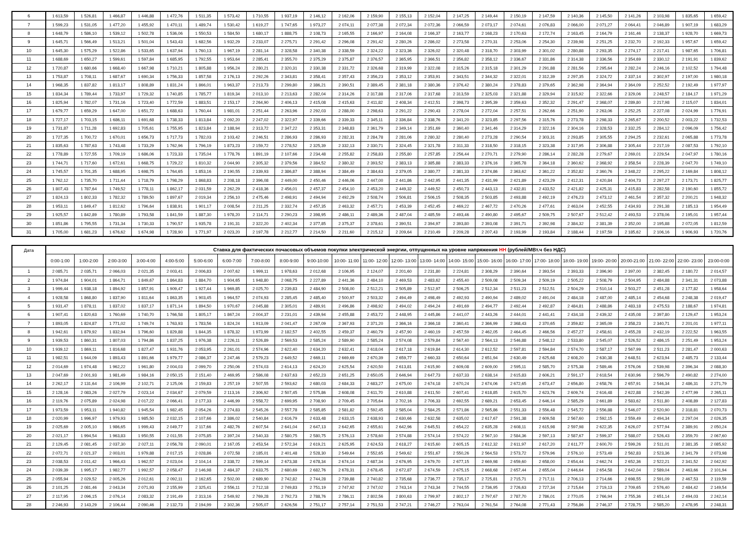| 6 | 1 613,59 | 1 526,81 | 1 466,87 | 1 446,88 | 1 472,76 | 1 511,35 | 1 573,42 | 1 710,55 | 1 937,19 | 2 146,12 | 2 162,06 | 2 159,90 | 2 155,13 | 2 152,04 | 2 147,25 | 2 149,44 | 2 150,19 | 2 147,59 | 2 140,36 | 2 145,50 | 2 141,26 | 2 103,98 | 1 835,65 | 1 659,42 |
| 7 | 1 599,23 | 1 531,05 | 1 477,20 | 1 455,92 | 1 470,11 | 1 489,74 | 1 530,42 | 1 619,27 | 1 747,65 | 1 973,27 | 2 074,11 | 2 077,38 | 2 072,34 | 2 072,36 | 2 066,59 | 2 073,17 | 2 074,61 | 2 076,83 | 2 066,00 | 2 071,27 | 2 064,41 | 2 046,89 | 1 907,19 | 1 683,29 |
| 8 | 1 648,79 | 1 586,10 | 1 539,12 | 1 502,78 | 1 536,06 | 1 550,53 | 1 584,50 | 1 680,17 | 1 888,75 | 2 108,73 | 2 165,55 | 2 166,97 | 2 164,08 | 2 166,37 | 2 163,77 | 2 168,23 | 2 170,63 | 2 172,74 | 2 163,45 | 2 164,79 | 2 161,46 | 2 138,37 | 1 928,70 | 1 669,73 |
| 9 | 1 645,71 | 1 566,49 | 1 513,21 | 1 501,04 | 1 543,43 | 1 682,56 | 1 932,29 | 2 233,07 | 2 275,71 | 2 291,42 | 2 296,08 | 2 291,42 | 2 280,26 | 2 286,02 | 2 273,58 | 2 270,31 | 2 253,06 | 2 254,30 | 2 239,98 | 2 251,25 | 2 232,70 | 2 192,33 | 1 957,67 | 1 659,42 |
| 10 | 1 645,30 | 1 575,29 | 1 522,86 | 1 533,65 | 1 637,94 | 1 760,13 | 1 967,19 | 2 281,14 | 2 328,58 | 2 340,38 | 2 338,59 | 2 324,22 | 2 323,36 | 2 326,02 | 2 320,48 | 2 318,70 | 2 303,99 | 2 301,02 | 2 280,88 | 2 293,35 | 2 274,17 | 2 217,41 | 1 987,65 | 1 706,81 |
| 11 | 1 688,69 | 1 650,27 | 1 599,61 | 1 597,84 | 1 685,95 | 1 792,55 | 1 953,64 | 2 285,41 | 2 355,70 | 2 375,29 | 2 375,87 | 2 376,57 | 2 365,95 | 2 366,51 | 2 356,82 | 2 358,12 | 2 336,67 | 2 331,86 | 2 314,38 | 2 336,56 | 2 354,69 | 2 330,12 | 2 191,91 | 1 839,62 |
| 12 | 1 720,87 | 1 680,66 | 1 668,40 | 1 667,98 | 1 710,21 | 1 805,88 | 1 956,24 | 2 280,21 | 2 320,31 | 2 330,38 | 2 331,72 | 2 326,68 | 2 319,99 | 2 322,08 | 2 315,26 | 2 315,18 | 2 301,29 | 2 291,88 | 2 281,56 | 2 295,64 | 2 282,24 | 2 246,16 | 2 102,52 | 1 794,48 |
| 13 | 1 753,87 | 1 708,11 | 1 687,67 | 1 690,34 | 1 756,33 | 1 857,58 | 2 176,13 | 2 292,26 | 2 343,81 | 2 358,41 | 2 357,43 | 2 356,23 | 2 353,12 | 2 353,91 | 2 343,51 | 2 344,32 | 2 322,01 | 2 312,39 | 2 297,35 | 2 324,72 | 2 337,14 | 2 302,97 | 2 197,00 | 1 980,18 |
| 14 | 1 968,35 | 1 837,82 | 1 813,17 | 1 808,89 | 1 831,24 | 1 866,01 | 1 963,37 | 2 213,73 | 2 299,80 | 2 386,21 | 2 390,51 | 2 389,45 | 2 381,18 | 2 380,36 | 2 376,42 | 2 380,24 | 2 378,83 | 2 379,65 | 2 362,98 | 2 364,94 | 2 364,09 | 2 252,52 | 2 192,49 | 1 977,97 |
| 15 | 1 834,34 | 1 789,44 | 1 733,97 | 1 729,32 | 1 740,85 | 1 785,77 | 1 819,34 | 2 013,10 | 2 213,63 | 2 282,04 | 2 314,26 | 2 317,88 | 2 317,06 | 2 317,68 | 2 313,59 | 2 325,03 | 2 321,88 | 2 329,94 | 2 315,92 | 2 322,66 | 2 329,06 | 2 248,57 | 2 184,17 | 1 971,29 |
| 16 | 1 825,94 | 1 782,07 | 1 731,16 | 1 723,40 | 1 772,59 | 1 883,51 | 2 153,17 | 2 264,90 | 2 406,13 | 2 415,08 | 2 415,63 | 2 411,82 | 2 408,34 | 2 412,51 | 2 398,73 | 2 395,39 | 2 359,63 | 2 352,32 | 2 291,47 | 2 368,07 | 2 289,80 | 2 217,98 | 2 115,07 | 1 834,01 |
| 17 | 1 679,77 | 1 659,29 | 1 647,00 | 1 651,72 | 1 688,63 | 1 760,44 | 1 981,01 | 2 251,44 | 2 263,96 | 2 292,03 | 2 288,00 | 2 298,63 | 2 291,22 | 2 290,43 | 2 278,04 | 2 272,04 | 2 257,51 | 2 262,66 | 2 251,90 | 2 263,06 | 2 252,25 | 2 227,08 | 2 024,99 | 1 776,91 |
| 18 | 1 727,17 | 1 703,15 | 1 686,11 | 1 691,68 | 1 738,33 | 1 813,84 | 2 092,20 | 2 247,02 | 2 322,97 | 2 339,66 | 2 339,33 | 2 345,11 | 2 336,84 | 2 338,76 | 2 341,20 | 2 323,85 | 2 297,56 | 2 315,76 | 2 273,78 | 2 298,33 | 2 265,67 | 2 200,52 | 2 003,22 | 1 732,53 |
| 19 | 1 731,87 | 1 711,28 | 1 692,83 | 1 705,61 | 1 755,95 | 1 823,84 | 2 188,94 | 2 313,72 | 2 347,22 | 2 353,31 | 2 348,83 | 2 361,79 | 2 349,14 | 2 351,69 | 2 360,40 | 2 341,46 | 2 314,29 | 2 322,16 | 2 304,16 | 2 328,53 | 2 332,25 | 2 284,12 | 2 096,09 | 1 756,42 |
| 20 | 1 727,35 | 1 700,72 | 1 670,01 | 1 656,73 | 1 717,73 | 1 782,03 | 2 103,42 | 2 246,51 | 2 286,93 | 2 286,93 | 2 282,31 | 2 284,78 | 2 281,06 | 2 280,32 | 2 280,40 | 2 273,28 | 2 290,54 | 2 303,31 | 2 293,85 | 2 305,55 | 2 294,25 | 2 232,61 | 2 065,88 | 1 773,78 |
| 21 | 1 835,63 | 1 787,63 | 1 743,48 | 1 733,29 | 1 762,96 | 1 796,19 | 1 873,23 | 2 159,72 | 2 278,52 | 2 325,39 | 2 332,13 | 2 330,71 | 2 324,45 | 2 321,78 | 2 311,33 | 2 318,50 | 2 318,15 | 2 323,38 | 2 317,95 | 2 306,88 | 2 305,44 | 2 217,19 | 2 087,53 | 1 792,10 |
| 22 | 1 778,89 | 1 727,55 | 1 709,19 | 1 686,06 | 1 723,33 | 1 735,04 | 1 778,76 | 1 891,19 | 2 107,66 | 2 234,48 | 2 255,82 | 2 258,83 | 2 255,80 | 2 257,85 | 2 256,44 | 2 270,71 | 2 279,90 | 2 286,14 | 2 282,28 | 2 279,67 | 2 269,01 | 2 229,54 | 2 047,97 | 1 780,16 |
| 23 | 1 744,71 | 1 717,60 | 1 672,61 | 1 668,75 | 1 729,22 | 1 810,32 | 2 044,90 | 2 305,32 | 2 379,56 | 2 384,52 | 2 380,32 | 2 393,52 | 2 383,13 | 2 385,88 | 2 383,33 | 2 376,16 | 2 365,78 | 2 364,18 | 2 360,62 | 2 368,92 | 2 358,54 | 2 228,39 | 2 047,70 | 1 749,10 |
| 24 | 1 745,57 | 1 701,35 | 1 688,95 | 1 698,75 | 1 764,65 | 1 853,16 | 2 190,55 | 2 339,93 | 2 386,87 | 2 388,94 | 2 384,49 | 2 384,63 | 2 379,05 | 2 380,77 | 2 381,33 | 2 374,86 | 2 363,62 | 2 361,22 | 2 352,82 | 2 360,76 | 2 348,22 | 2 295,22 | 2 169,84 | 1 808,12 |
| 25 | 1 762,12 | 1 735,70 | 1 711,44 | 1 718,79 | 1 798,29 | 1 868,83 | 2 208,18 | 2 396,08 | 2 449,00 | 2 450,46 | 2 446,06 | 2 447,00 | 2 441,86 | 2 442,95 | 2 441,35 | 2 431,99 | 2 421,89 | 2 423,29 | 2 412,31 | 2 420,84 | 2 404,73 | 2 297,27 | 2 173,71 | 1 825,77 |
| 26 | 1 807,43 | 1 787,64 | 1 749,52 | 1 778,11 | 1 862,17 | 2 031,59 | 2 262,29 | 2 418,36 | 2 456,01 | 2 457,37 | 2 454,10 | 2 453,20 | 2 449,32 | 2 449,52 | 2 450,73 | 2 443,13 | 2 432,81 | 2 433,52 | 2 421,82 | 2 425,31 | 2 415,83 | 2 282,58 | 2 190,60 | 1 855,72 |
| 27 | 1 824,13 | 1 802,33 | 1 782,32 | 1 789,50 | 1 897,67 | 2 019,34 | 2 256,10 | 2 475,46 | 2 498,91 | 2 494,94 | 2 492,29 | 2 508,74 | 2 506,81 | 2 506,15 | 2 508,35 | 2 503,85 | 2 493,88 | 2 492,19 | 2 476,23 | 2 473,12 | 2 461,54 | 2 357,32 | 2 200,21 | 1 948,32 |
| 28 | 1 953,11 | 1 849,47 | 1 812,62 | 1 796,64 | 1 838,91 | 1 901,17 | 2 008,54 | 2 211,25 | 2 332,74 | 2 457,35 | 2 463,32 | 2 457,71 | 2 453,39 | 2 452,45 | 2 469,22 | 2 467,72 | 2 470,26 | 2 477,61 | 2 463,04 | 2 452,55 | 2 434,93 | 2 291,38 | 2 185,13 | 1 954,49 |
| 29 | 1 925,57 | 1 842,89 | 1 780,89 | 1 793,58 | 1 841,59 | 1 887,30 | 1 978,20 | 2 114,71 | 2 290,23 | 2 398,95 | 2 486,11 | 2 489,36 | 2 487,04 | 2 485,59 | 2 493,46 | 2 490,80 | 2 495,67 | 2 509,75 | 2 507,67 | 2 512,42 | 2 493,53 | 2 378,06 | 2 195,01 | 1 957,44 |
| 30 | 1 851,86 | 1 795,55 | 1 731,34 | 1 730,33 | 1 790,57 | 1 935,78 | 2 191,31 | 2 322,20 | 2 402,34 | 2 377,85 | 2 375,37 | 2 378,61 | 2 390,51 | 2 394,97 | 2 393,80 | 2 393,08 | 2 391,71 | 2 392,98 | 2 384,32 | 2 381,39 | 2 352,00 | 2 195,88 | 2 072,05 | 1 812,59 |
| 31 | 1 705,00 | 1 681,23 | 1 676,62 | 1 674,98 | 1 728,90 | 1 771,97 | 2 023,20 | 2 197,78 | 2 212,77 | 2 214,50 | 2 211,60 | 2 215,12 | 2 209,64 | 2 210,49 | 2 209,28 | 2 207,43 | 2 193,99 | 2 193,84 | 2 188,44 | 2 197,59 | 2 185,62 | 2 106,16 | 1 906,93 | 1 720,76 |
| Дата | Ставка для фактических почасовых объемов покупки электрической энергии, отпущенных на уровне напряжения НН (рублей/МВт.ч без НДС) | | | | | | | | | | | | | | | | | | | | | | | |
| --- | --- | --- | --- | --- | --- | --- | --- | --- | --- | --- | --- | --- | --- | --- | --- | --- | --- | --- | --- | --- | --- | --- | --- | --- |
| | 0:00-1:00 | 1:00-2:00 | 2:00-3:00 | 3:00-4:00 | 4:00-5:00 | 5:00-6:00 | 6:00-7:00 | 7:00-8:00 | 8:00-9:00 | 9:00-10:00 | 10:00- 11:00 | 11:00- 12:00 | 12:00- 13:00 | 13:00- 14:00 | 14:00- 15:00 | 15:00- 16:00 | 16:00- 17:00 | 17:00- 18:00 | 18:00- 19:00 | 19:00- 20:00 | 20:00-21:00 | 21:00- 22:00 | 22:00- 23:00 | 23:00-0:00 |
| 1 | 2 085,71 | 2 035,71 | 2 066,03 | 2 021,35 | 2 003,41 | 2 006,83 | 2 007,62 | 1 999,11 | 1 978,63 | 2 012,68 | 2 106,95 | 2 124,07 | 2 201,60 | 2 231,80 | 2 224,81 | 2 308,29 | 2 390,64 | 2 393,54 | 2 393,33 | 2 396,90 | 2 397,00 | 2 382,45 | 2 180,72 | 2 014,57 |
| 2 | 1 974,84 | 1 904,01 | 1 864,71 | 1 849,67 | 1 864,83 | 1 884,70 | 1 904,65 | 1 948,80 | 2 068,75 | 2 227,89 | 2 441,36 | 2 484,10 | 2 469,53 | 2 483,62 | 2 455,40 | 2 509,08 | 2 509,34 | 2 509,19 | 2 505,22 | 2 508,79 | 2 504,95 | 2 484,88 | 2 341,31 | 2 073,88 |
| 3 | 1 999,44 | 1 938,18 | 1 894,92 | 1 857,91 | 1 909,47 | 1 927,44 | 1 969,85 | 2 025,70 | 2 239,83 | 2 484,90 | 2 508,00 | 2 512,21 | 2 505,89 | 2 512,97 | 2 506,25 | 2 512,34 | 2 511,23 | 2 512,51 | 2 504,29 | 2 510,14 | 2 503,27 | 2 451,28 | 2 177,82 | 1 958,64 |
| 4 | 1 928,58 | 1 868,80 | 1 837,90 | 1 811,64 | 1 863,35 | 1 903,45 | 1 964,57 | 2 074,93 | 2 285,45 | 2 485,40 | 2 500,97 | 2 503,32 | 2 494,49 | 2 498,49 | 2 492,93 | 2 490,94 | 2 489,02 | 2 491,04 | 2 484,18 | 2 487,00 | 2 485,14 | 2 454,68 | 2 248,38 | 2 019,47 |
| 5 | 1 931,47 | 1 878,11 | 1 837,02 | 1 837,17 | 1 871,14 | 1 894,50 | 1 970,67 | 2 045,88 | 2 305,01 | 2 489,91 | 2 496,86 | 2 498,92 | 2 494,02 | 2 494,24 | 2 491,69 | 2 494,77 | 2 492,44 | 2 492,87 | 2 484,81 | 2 488,86 | 2 483,18 | 2 475,53 | 2 188,67 | 1 974,81 |
| 6 | 1 907,41 | 1 820,63 | 1 760,69 | 1 740,70 | 1 766,58 | 1 805,17 | 1 867,24 | 2 004,37 | 2 231,01 | 2 439,94 | 2 455,88 | 2 453,72 | 2 448,95 | 2 445,86 | 2 441,07 | 2 443,26 | 2 444,01 | 2 441,41 | 2 434,18 | 2 439,32 | 2 435,08 | 2 397,80 | 2 129,47 | 1 953,24 |
| 7 | 1 893,05 | 1 824,87 | 1 771,02 | 1 749,74 | 1 763,93 | 1 783,56 | 1 824,24 | 1 913,09 | 2 041,47 | 2 267,09 | 2 367,93 | 2 371,20 | 2 366,16 | 2 366,18 | 2 360,41 | 2 366,99 | 2 368,43 | 2 370,65 | 2 359,82 | 2 365,09 | 2 358,23 | 2 340,71 | 2 201,01 | 1 977,11 |
| 8 | 1 942,61 | 1 879,92 | 1 832,94 | 1 796,60 | 1 829,88 | 1 844,35 | 1 878,32 | 1 973,99 | 2 182,57 | 2 402,55 | 2 459,37 | 2 460,79 | 2 457,90 | 2 460,19 | 2 457,59 | 2 462,05 | 2 464,45 | 2 466,56 | 2 457,27 | 2 458,61 | 2 455,28 | 2 432,19 | 2 222,52 | 1 963,55 |
| 9 | 1 939,53 | 1 860,31 | 1 807,03 | 1 794,86 | 1 837,25 | 1 976,38 | 2 226,11 | 2 526,89 | 2 569,53 | 2 585,24 | 2 589,90 | 2 585,24 | 2 574,08 | 2 579,84 | 2 567,40 | 2 564,13 | 2 546,88 | 2 548,12 | 2 533,80 | 2 545,07 | 2 526,52 | 2 486,15 | 2 251,49 | 1 953,24 |
| 10 | 1 939,12 | 1 869,11 | 1 816,68 | 1 827,47 | 1 931,76 | 2 053,95 | 2 261,01 | 2 574,96 | 2 622,40 | 2 634,20 | 2 632,41 | 2 618,04 | 2 617,18 | 2 619,84 | 2 614,30 | 2 612,52 | 2 597,81 | 2 594,84 | 2 574,70 | 2 587,17 | 2 567,99 | 2 511,23 | 2 281,47 | 2 000,63 |
| 11 | 1 982,51 | 1 944,09 | 1 893,43 | 1 891,66 | 1 979,77 | 2 086,37 | 2 247,46 | 2 579,23 | 2 649,52 | 2 669,11 | 2 669,69 | 2 670,39 | 2 659,77 | 2 660,33 | 2 650,64 | 2 651,94 | 2 630,49 | 2 625,68 | 2 608,20 | 2 630,38 | 2 648,51 | 2 623,94 | 2 485,73 | 2 133,44 |
| 12 | 2 014,69 | 1 974,48 | 1 962,22 | 1 961,80 | 2 004,03 | 2 099,70 | 2 250,06 | 2 574,03 | 2 614,13 | 2 624,20 | 2 625,54 | 2 620,50 | 2 613,81 | 2 615,90 | 2 609,08 | 2 609,00 | 2 595,11 | 2 585,70 | 2 575,38 | 2 589,46 | 2 576,06 | 2 539,98 | 2 396,34 | 2 088,30 |
| 13 | 2 047,69 | 2 001,93 | 1 981,49 | 1 984,16 | 2 050,15 | 2 151,40 | 2 469,95 | 2 586,08 | 2 637,63 | 2 652,23 | 2 651,25 | 2 650,05 | 2 646,94 | 2 647,73 | 2 637,33 | 2 638,14 | 2 615,83 | 2 606,21 | 2 591,17 | 2 618,54 | 2 630,96 | 2 596,79 | 2 490,82 | 2 274,00 |
| 14 | 2 262,17 | 2 131,64 | 2 106,99 | 2 102,71 | 2 125,06 | 2 159,83 | 2 257,19 | 2 507,55 | 2 593,62 | 2 680,03 | 2 684,33 | 2 683,27 | 2 675,00 | 2 674,18 | 2 670,24 | 2 674,06 | 2 672,65 | 2 673,47 | 2 656,80 | 2 658,76 | 2 657,91 | 2 546,34 | 2 486,31 | 2 271,79 |
| 15 | 2 128,16 | 2 083,26 | 2 027,79 | 2 023,14 | 2 034,67 | 2 079,59 | 2 113,16 | 2 306,92 | 2 507,45 | 2 575,86 | 2 608,08 | 2 611,70 | 2 610,88 | 2 611,50 | 2 607,41 | 2 618,85 | 2 615,70 | 2 623,76 | 2 609,74 | 2 616,48 | 2 622,88 | 2 542,39 | 2 477,99 | 2 265,11 |
| 16 | 2 119,76 | 2 075,89 | 2 024,98 | 2 017,22 | 2 066,41 | 2 177,33 | 2 446,99 | 2 558,72 | 2 699,95 | 2 708,90 | 2 709,45 | 2 705,64 | 2 702,16 | 2 706,33 | 2 692,55 | 2 689,21 | 2 653,45 | 2 646,14 | 2 585,29 | 2 661,89 | 2 583,62 | 2 511,80 | 2 408,89 | 2 127,83 |
| 17 | 1 973,59 | 1 953,11 | 1 940,82 | 1 945,54 | 1 982,45 | 2 054,26 | 2 274,83 | 2 545,26 | 2 557,78 | 2 585,85 | 2 581,82 | 2 592,45 | 2 585,04 | 2 584,25 | 2 571,86 | 2 565,86 | 2 551,33 | 2 556,48 | 2 545,72 | 2 556,88 | 2 546,07 | 2 520,90 | 2 318,81 | 2 070,73 |
| 18 | 2 020,99 | 1 996,97 | 1 979,93 | 1 985,50 | 2 032,15 | 2 107,66 | 2 386,02 | 2 540,84 | 2 616,79 | 2 633,48 | 2 633,15 | 2 638,93 | 2 630,66 | 2 632,58 | 2 635,02 | 2 617,67 | 2 591,38 | 2 609,58 | 2 567,60 | 2 592,15 | 2 559,49 | 2 494,34 | 2 297,04 | 2 026,35 |
| 19 | 2 025,69 | 2 005,10 | 1 986,65 | 1 999,43 | 2 049,77 | 2 117,66 | 2 482,76 | 2 607,54 | 2 641,04 | 2 647,13 | 2 642,65 | 2 655,61 | 2 642,96 | 2 645,51 | 2 654,22 | 2 635,28 | 2 608,11 | 2 615,98 | 2 597,98 | 2 622,35 | 2 626,07 | 2 577,94 | 2 389,91 | 2 050,24 |
| 20 | 2 021,17 | 1 994,54 | 1 963,83 | 1 950,55 | 2 011,55 | 2 075,85 | 2 397,24 | 2 540,33 | 2 580,75 | 2 580,75 | 2 576,13 | 2 578,60 | 2 574,88 | 2 574,14 | 2 574,22 | 2 567,10 | 2 584,36 | 2 597,13 | 2 587,67 | 2 599,37 | 2 588,07 | 2 526,43 | 2 359,70 | 2 067,60 |
| 21 | 2 129,45 | 2 081,45 | 2 037,30 | 2 027,11 | 2 056,78 | 2 090,01 | 2 167,05 | 2 453,54 | 2 572,34 | 2 619,21 | 2 625,95 | 2 624,53 | 2 618,27 | 2 615,60 | 2 605,15 | 2 612,32 | 2 611,97 | 2 617,20 | 2 611,77 | 2 600,70 | 2 599,26 | 2 511,01 | 2 381,35 | 2 085,92 |
| 22 | 2 072,71 | 2 021,37 | 2 003,01 | 1 979,88 | 2 017,15 | 2 028,86 | 2 072,58 | 2 185,01 | 2 401,48 | 2 528,30 | 2 549,64 | 2 552,65 | 2 549,62 | 2 551,67 | 2 550,26 | 2 564,53 | 2 573,72 | 2 579,96 | 2 576,10 | 2 573,49 | 2 562,83 | 2 523,36 | 2 341,79 | 2 073,98 |
| 23 | 2 038,53 | 2 011,42 | 1 966,43 | 1 962,57 | 2 023,04 | 2 104,14 | 2 338,72 | 2 599,14 | 2 673,38 | 2 678,34 | 2 674,14 | 2 687,34 | 2 676,95 | 2 679,70 | 2 677,15 | 2 669,98 | 2 659,60 | 2 658,00 | 2 654,44 | 2 662,74 | 2 652,36 | 2 522,21 | 2 341,52 | 2 042,92 |
| 24 | 2 039,39 | 1 995,17 | 1 982,77 | 1 992,57 | 2 058,47 | 2 146,98 | 2 484,37 | 2 633,75 | 2 680,69 | 2 682,76 | 2 678,31 | 2 678,45 | 2 672,87 | 2 674,59 | 2 675,15 | 2 668,68 | 2 657,44 | 2 655,04 | 2 646,64 | 2 654,58 | 2 642,04 | 2 589,04 | 2 463,66 | 2 101,94 |
| 25 | 2 055,94 | 2 029,52 | 2 005,26 | 2 012,61 | 2 092,11 | 2 162,65 | 2 502,00 | 2 689,90 | 2 742,82 | 2 744,28 | 2 739,88 | 2 740,82 | 2 735,68 | 2 736,77 | 2 735,17 | 2 725,81 | 2 715,71 | 2 717,11 | 2 706,13 | 2 714,66 | 2 698,55 | 2 591,09 | 2 467,53 | 2 119,59 |
| 26 | 2 101,25 | 2 081,46 | 2 043,34 | 2 071,93 | 2 155,99 | 2 325,41 | 2 556,11 | 2 712,18 | 2 749,83 | 2 751,19 | 2 747,92 | 2 747,02 | 2 743,14 | 2 743,34 | 2 744,55 | 2 736,95 | 2 726,63 | 2 727,34 | 2 715,64 | 2 719,13 | 2 709,65 | 2 576,40 | 2 484,42 | 2 149,54 |
| 27 | 2 117,95 | 2 096,15 | 2 076,14 | 2 083,32 | 2 191,49 | 2 313,16 | 2 549,92 | 2 769,28 | 2 792,73 | 2 788,76 | 2 786,11 | 2 802,56 | 2 800,63 | 2 799,97 | 2 802,17 | 2 797,67 | 2 787,70 | 2 786,01 | 2 770,05 | 2 766,94 | 2 755,36 | 2 651,14 | 2 494,03 | 2 242,14 |
| 28 | 2 246,93 | 2 143,29 | 2 106,44 | 2 090,46 | 2 132,73 | 2 194,99 | 2 302,36 | 2 505,07 | 2 626,56 | 2 751,17 | 2 757,14 | 2 751,53 | 2 747,21 | 2 746,27 | 2 763,04 | 2 761,54 | 2 764,08 | 2 771,43 | 2 756,86 | 2 746,37 | 2 728,75 | 2 585,20 | 2 478,95 | 2 248,31 |